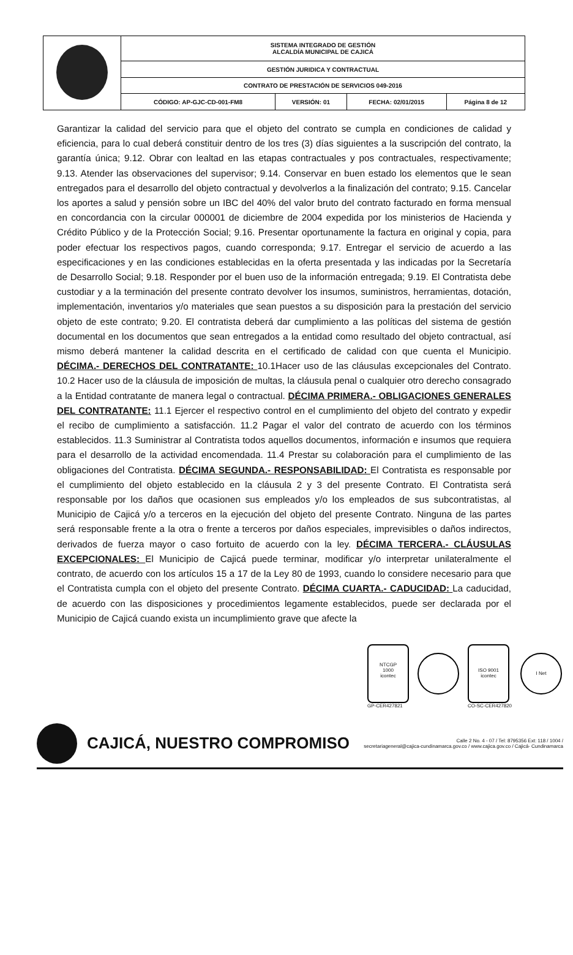| | SISTEMA INTEGRADO DE GESTIÓN ALCALDÍA MUNICIPAL DE CAJICÁ | | | |
| | GESTIÓN JURIDICA Y CONTRACTUAL | | | |
| | CONTRATO DE PRESTACIÓN DE SERVICIOS 049-2016 | | | |
| | CÓDIGO: AP-GJC-CD-001-FM8 | VERSIÓN: 01 | FECHA: 02/01/2015 | Página 8 de 12 |
Garantizar la calidad del servicio para que el objeto del contrato se cumpla en condiciones de calidad y eficiencia, para lo cual deberá constituir dentro de los tres (3) días siguientes a la suscripción del contrato, la garantía única; 9.12. Obrar con lealtad en las etapas contractuales y pos contractuales, respectivamente; 9.13. Atender las observaciones del supervisor; 9.14. Conservar en buen estado los elementos que le sean entregados para el desarrollo del objeto contractual y devolverlos a la finalización del contrato; 9.15. Cancelar los aportes a salud y pensión sobre un IBC del 40% del valor bruto del contrato facturado en forma mensual en concordancia con la circular 000001 de diciembre de 2004 expedida por los ministerios de Hacienda y Crédito Público y de la Protección Social; 9.16. Presentar oportunamente la factura en original y copia, para poder efectuar los respectivos pagos, cuando corresponda; 9.17. Entregar el servicio de acuerdo a las especificaciones y en las condiciones establecidas en la oferta presentada y las indicadas por la Secretaría de Desarrollo Social; 9.18. Responder por el buen uso de la información entregada; 9.19. El Contratista debe custodiar y a la terminación del presente contrato devolver los insumos, suministros, herramientas, dotación, implementación, inventarios y/o materiales que sean puestos a su disposición para la prestación del servicio objeto de este contrato; 9.20. El contratista deberá dar cumplimiento a las políticas del sistema de gestión documental en los documentos que sean entregados a la entidad como resultado del objeto contractual, así mismo deberá mantener la calidad descrita en el certificado de calidad con que cuenta el Municipio. DÉCIMA.- DERECHOS DEL CONTRATANTE: 10.1Hacer uso de las cláusulas excepcionales del Contrato. 10.2 Hacer uso de la cláusula de imposición de multas, la cláusula penal o cualquier otro derecho consagrado a la Entidad contratante de manera legal o contractual. DÉCIMA PRIMERA.- OBLIGACIONES GENERALES DEL CONTRATANTE: 11.1 Ejercer el respectivo control en el cumplimiento del objeto del contrato y expedir el recibo de cumplimiento a satisfacción. 11.2 Pagar el valor del contrato de acuerdo con los términos establecidos. 11.3 Suministrar al Contratista todos aquellos documentos, información e insumos que requiera para el desarrollo de la actividad encomendada. 11.4 Prestar su colaboración para el cumplimiento de las obligaciones del Contratista. DÉCIMA SEGUNDA.- RESPONSABILIDAD: El Contratista es responsable por el cumplimiento del objeto establecido en la cláusula 2 y 3 del presente Contrato. El Contratista será responsable por los daños que ocasionen sus empleados y/o los empleados de sus subcontratistas, al Municipio de Cajicá y/o a terceros en la ejecución del objeto del presente Contrato. Ninguna de las partes será responsable frente a la otra o frente a terceros por daños especiales, imprevisibles o daños indirectos, derivados de fuerza mayor o caso fortuito de acuerdo con la ley. DÉCIMA TERCERA.- CLÁUSULAS EXCEPCIONALES: El Municipio de Cajicá puede terminar, modificar y/o interpretar unilateralmente el contrato, de acuerdo con los artículos 15 a 17 de la Ley 80 de 1993, cuando lo considere necesario para que el Contratista cumpla con el objeto del presente Contrato. DÉCIMA CUARTA.- CADUCIDAD: La caducidad, de acuerdo con las disposiciones y procedimientos legamente establecidos, puede ser declarada por el Municipio de Cajicá cuando exista un incumplimiento grave que afecte la
NTCGP
1000
icontec
GP-CER427821
ISO 9001
icontec
CO-SC-CER427820
I Net
CAJICÁ, NUESTRO COMPROMISO
Calle 2 No. 4 - 07 / Tel: 8795356 Ext: 118 / 1004 /
secretariageneral@cajica-cundinamarca.gov.co / www.cajica.gov.co / Cajicá- Cundinamarca